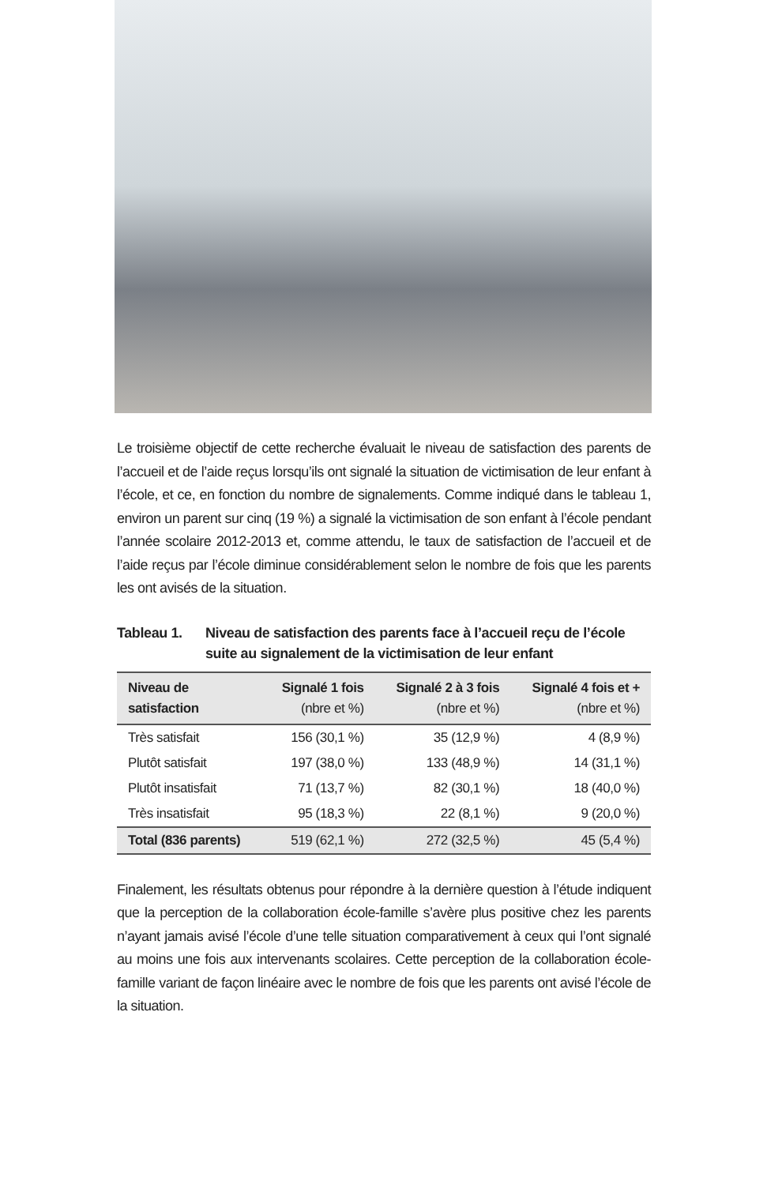Le troisième objectif de cette recherche évaluait le niveau de satisfaction des parents de l’accueil et de l’aide reçus lorsqu’ils ont signalé la situation de victimisation de leur enfant à l’école, et ce, en fonction du nombre de signalements. Comme indiqué dans le tableau 1, environ un parent sur cinq (19 %) a signalé la victimisation de son enfant à l’école pendant l’année scolaire 2012-2013 et, comme attendu, le taux de satisfaction de l’accueil et de l’aide reçus par l’école diminue considérablement selon le nombre de fois que les parents les ont avisés de la situation.
Tableau 1. Niveau de satisfaction des parents face à l’accueil reçu de l’école suite au signalement de la victimisation de leur enfant
| Niveau de satisfaction | Signalé 1 fois (nbre et %) | Signalé 2 à 3 fois (nbre et %) | Signalé 4 fois et + (nbre et %) |
| --- | --- | --- | --- |
| Très satisfait | 156 (30,1 %) | 35 (12,9 %) | 4 (8,9 %) |
| Plutôt satisfait | 197 (38,0 %) | 133 (48,9 %) | 14 (31,1 %) |
| Plutôt insatisfait | 71 (13,7 %) | 82 (30,1 %) | 18 (40,0 %) |
| Très insatisfait | 95 (18,3 %) | 22 (8,1 %) | 9 (20,0 %) |
| Total (836 parents) | 519 (62,1 %) | 272 (32,5 %) | 45 (5,4 %) |
Finalement, les résultats obtenus pour répondre à la dernière question à l’étude indiquent que la perception de la collaboration école-famille s’avère plus positive chez les parents n’ayant jamais avisé l’école d’une telle situation comparativement à ceux qui l’ont signalé au moins une fois aux intervenants scolaires. Cette perception de la collaboration école-famille variant de façon linéaire avec le nombre de fois que les parents ont avisé l’école de la situation.